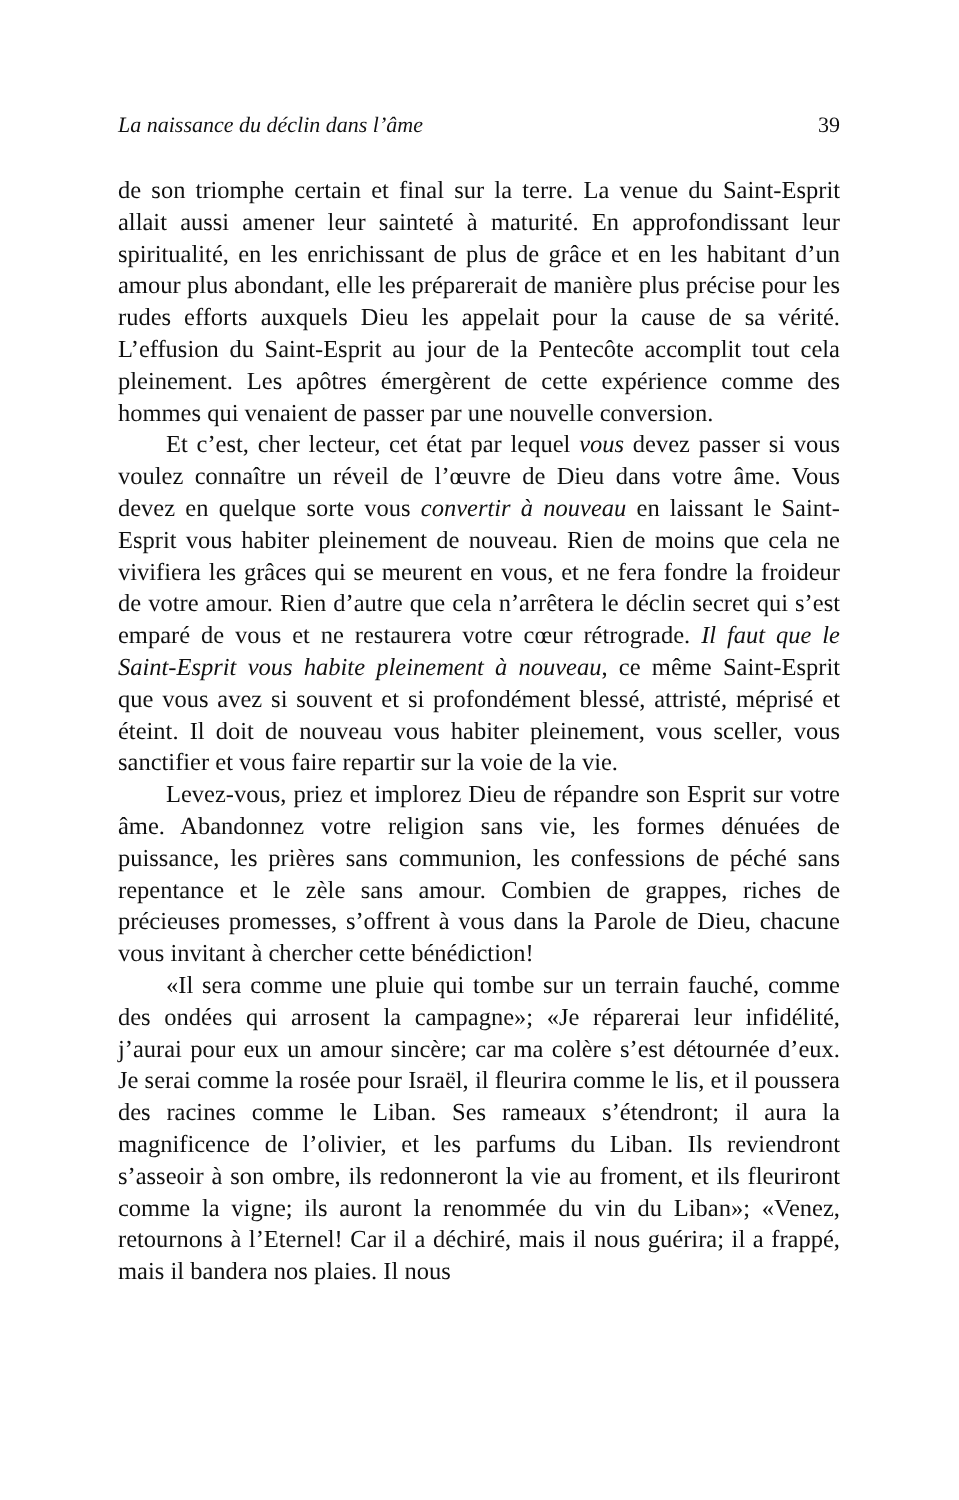La naissance du déclin dans l’âme 39
de son triomphe certain et final sur la terre. La venue du Saint-Esprit allait aussi amener leur sainteté à maturité. En approfondissant leur spiritualité, en les enrichissant de plus de grâce et en les habitant d’un amour plus abondant, elle les préparerait de manière plus précise pour les rudes efforts auxquels Dieu les appelait pour la cause de sa vérité. L’effusion du Saint-Esprit au jour de la Pentecôte accomplit tout cela pleinement. Les apôtres émergèrent de cette expérience comme des hommes qui venaient de passer par une nouvelle conversion.
Et c’est, cher lecteur, cet état par lequel vous devez passer si vous voulez connaître un réveil de l’œuvre de Dieu dans votre âme. Vous devez en quelque sorte vous convertir à nouveau en laissant le Saint-Esprit vous habiter pleinement de nouveau. Rien de moins que cela ne vivifiera les grâces qui se meurent en vous, et ne fera fondre la froideur de votre amour. Rien d’autre que cela n’arrêtera le déclin secret qui s’est emparé de vous et ne restaurera votre cœur rétrograde. Il faut que le Saint-Esprit vous habite pleinement à nouveau, ce même Saint-Esprit que vous avez si souvent et si profondément blessé, attristé, méprisé et éteint. Il doit de nouveau vous habiter pleinement, vous sceller, vous sanctifier et vous faire repartir sur la voie de la vie.
Levez-vous, priez et implorez Dieu de répandre son Esprit sur votre âme. Abandonnez votre religion sans vie, les formes dénuées de puissance, les prières sans communion, les confessions de péché sans repentance et le zèle sans amour. Combien de grappes, riches de précieuses promesses, s’offrent à vous dans la Parole de Dieu, chacune vous invitant à chercher cette bénédiction!
«Il sera comme une pluie qui tombe sur un terrain fauché, comme des ondées qui arrosent la campagne»; «Je réparerai leur infidélité, j’aurai pour eux un amour sincère; car ma colère s’est détournée d’eux. Je serai comme la rosée pour Israël, il fleurira comme le lis, et il poussera des racines comme le Liban. Ses rameaux s’étendront; il aura la magnificence de l’olivier, et les parfums du Liban. Ils reviendront s’asseoir à son ombre, ils redonneront la vie au froment, et ils fleuriront comme la vigne; ils auront la renommée du vin du Liban»; «Venez, retournons à l’Eternel! Car il a déchiré, mais il nous guérira; il a frappé, mais il bandera nos plaies. Il nous